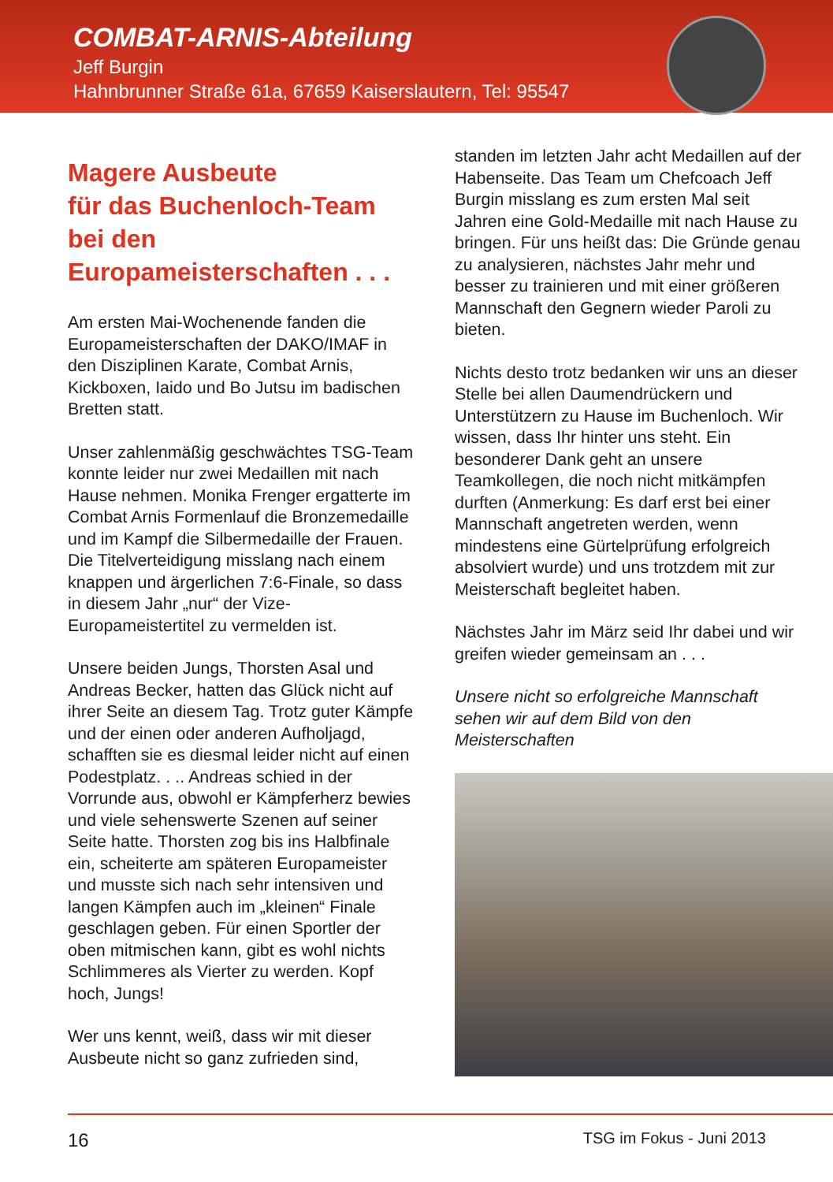COMBAT-ARNIS-Abteilung
Jeff Burgin
Hahnbrunner Straße 61a, 67659 Kaiserslautern, Tel: 95547
Magere Ausbeute
für das Buchenloch-Team
bei den
Europameisterschaften . . .
Am ersten Mai-Wochenende fanden die Europameisterschaften der DAKO/IMAF in den Disziplinen Karate, Combat Arnis, Kickboxen, Iaido und Bo Jutsu im badischen Bretten statt.
Unser zahlenmäßig geschwächtes TSG-Team konnte leider nur zwei Medaillen mit nach Hause nehmen. Monika Frenger ergatterte im Combat Arnis Formenlauf die Bronzemedaille und im Kampf die Silbermedaille der Frauen. Die Titelverteidigung misslang nach einem knappen und ärgerlichen 7:6-Finale, so dass in diesem Jahr „nur“ der Vize-Europameistertitel zu vermelden ist.
Unsere beiden Jungs, Thorsten Asal und Andreas Becker, hatten das Glück nicht auf ihrer Seite an diesem Tag. Trotz guter Kämpfe und der einen oder anderen Aufholjagd, schafften sie es diesmal leider nicht auf einen Podestplatz. . .. Andreas schied in der Vorrunde aus, obwohl er Kämpferherz bewies und viele sehenswerte Szenen auf seiner Seite hatte. Thorsten zog bis ins Halbfinale ein, scheiterte am späteren Europameister und musste sich nach sehr intensiven und langen Kämpfen auch im „kleinen“ Finale geschlagen geben. Für einen Sportler der oben mitmischen kann, gibt es wohl nichts Schlimmeres als Vierter zu werden. Kopf hoch, Jungs!
Wer uns kennt, weiß, dass wir mit dieser Ausbeute nicht so ganz zufrieden sind,
standen im letzten Jahr acht Medaillen auf der Habenseite. Das Team um Chefcoach Jeff Burgin misslang es zum ersten Mal seit Jahren eine Gold-Medaille mit nach Hause zu bringen. Für uns heißt das: Die Gründe genau zu analysieren, nächstes Jahr mehr und besser zu trainieren und mit einer größeren Mannschaft den Gegnern wieder Paroli zu bieten.
Nichts desto trotz bedanken wir uns an dieser Stelle bei allen Daumendrückern und Unterstützern zu Hause im Buchenloch. Wir wissen, dass Ihr hinter uns steht. Ein besonderer Dank geht an unsere Teamkollegen, die noch nicht mitkämpfen durften (Anmerkung: Es darf erst bei einer Mannschaft angetreten werden, wenn mindestens eine Gürtelprüfung erfolgreich absolviert wurde) und uns trotzdem mit zur Meisterschaft begleitet haben.
Nächstes Jahr im März seid Ihr dabei und wir greifen wieder gemeinsam an . . .
Unsere nicht so erfolgreiche Mannschaft sehen wir auf dem Bild von den Meisterschaften
16 TSG im Fokus - Juni 2013